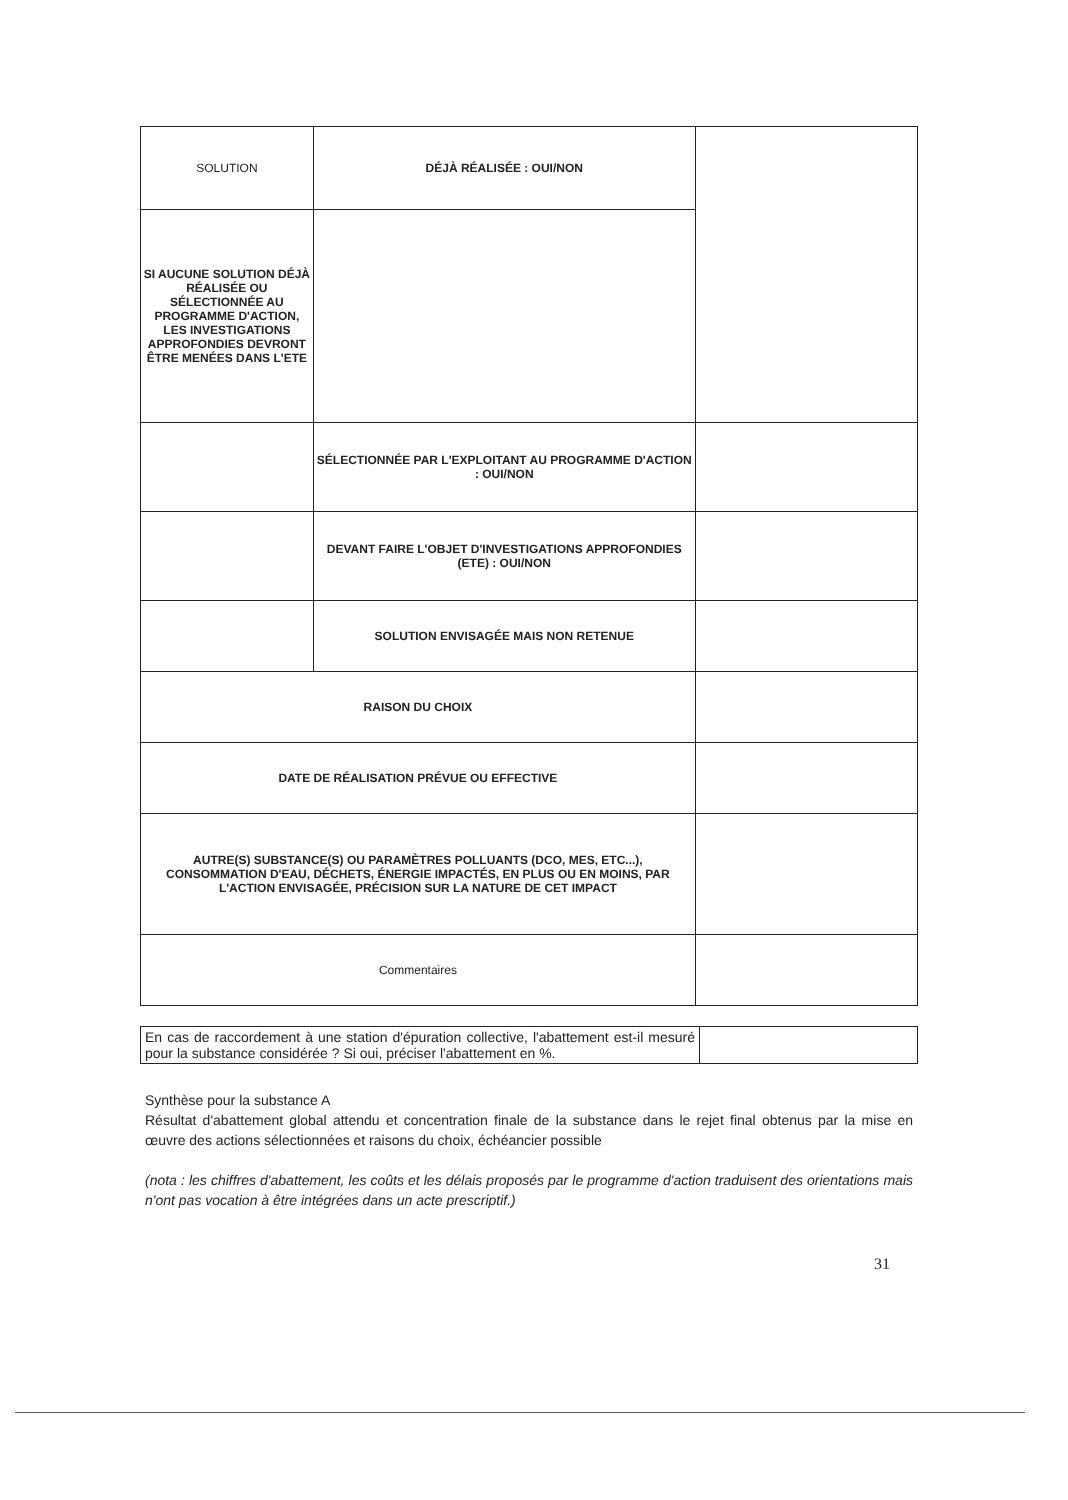| SOLUTION | DÉJÀ RÉALISÉE : OUI/NON | |
| SI AUCUNE SOLUTION DÉJÀ RÉALISÉE OU SÉLECTIONNÉE AU PROGRAMME D'ACTION, LES INVESTIGATIONS APPROFONDIES DEVRONT ÊTRE MENÉES DANS L'ETE | | |
| | SÉLECTIONNÉE PAR L'EXPLOITANT AU PROGRAMME D'ACTION : OUI/NON | |
| | DEVANT FAIRE L'OBJET D'INVESTIGATIONS APPROFONDIES (ETE) : OUI/NON | |
| | SOLUTION ENVISAGÉE MAIS NON RETENUE | |
| RAISON DU CHOIX | | |
| DATE DE RÉALISATION PRÉVUE OU EFFECTIVE | | |
| AUTRE(S) SUBSTANCE(S) OU PARAMÈTRES POLLUANTS (DCO, MES, ETC...), CONSOMMATION D'EAU, DÉCHETS, ÉNERGIE IMPACTÉS, EN PLUS OU EN MOINS, PAR L'ACTION ENVISAGÉE, PRÉCISION SUR LA NATURE DE CET IMPACT | | |
| Commentaires | | |
| En cas de raccordement à une station d'épuration collective, l'abattement est-il mesuré pour la substance considérée ? Si oui, préciser l'abattement en %. | |
Synthèse pour la substance A
Résultat d'abattement global attendu et concentration finale de la substance dans le rejet final obtenus par la mise en œuvre des actions sélectionnées et raisons du choix, échéancier possible
(nota : les chiffres d'abattement, les coûts et les délais proposés par le programme d'action traduisent des orientations mais n'ont pas vocation à être intégrées dans un acte prescriptif.)
31